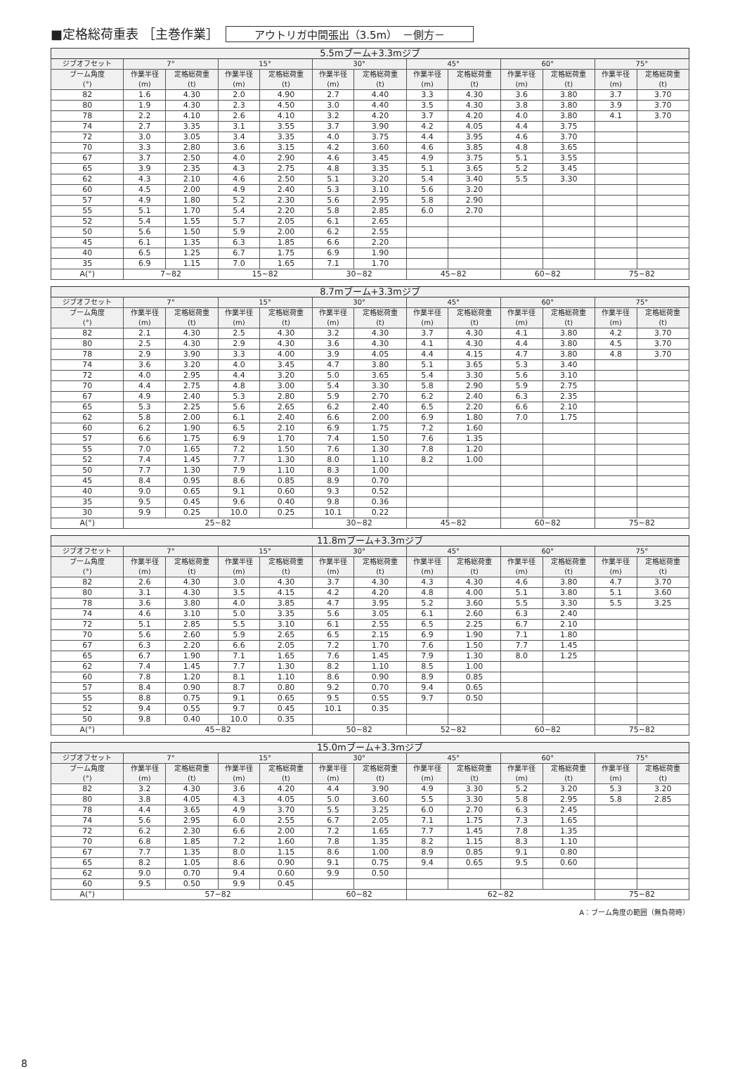■定格総荷重表 ［主巻作業］ アウトリガ中間張出（3.5m）　－側方－
| 5.5mブーム+3.3mジブ | | | | | | | | | | | | |
| --- | --- | --- | --- | --- | --- | --- | --- | --- | --- | --- | --- | --- |
| ジブオフセット | 7° | | 15° | | 30° | | 45° | | 60° | | 75° | |
| ブーム角度 (°) | 作業半径 (m) | 定格総荷重 (t) | 作業半径 (m) | 定格総荷重 (t) | 作業半径 (m) | 定格総荷重 (t) | 作業半径 (m) | 定格総荷重 (t) | 作業半径 (m) | 定格総荷重 (t) | 作業半径 (m) | 定格総荷重 (t) |
| 82 | 1.6 | 4.30 | 2.0 | 4.90 | 2.7 | 4.40 | 3.3 | 4.30 | 3.6 | 3.80 | 3.7 | 3.70 |
| 80 | 1.9 | 4.30 | 2.3 | 4.50 | 3.0 | 4.40 | 3.5 | 4.30 | 3.8 | 3.80 | 3.9 | 3.70 |
| 78 | 2.2 | 4.10 | 2.6 | 4.10 | 3.2 | 4.20 | 3.7 | 4.20 | 4.0 | 3.80 | 4.1 | 3.70 |
| 74 | 2.7 | 3.35 | 3.1 | 3.55 | 3.7 | 3.90 | 4.2 | 4.05 | 4.4 | 3.75 | | |
| 72 | 3.0 | 3.05 | 3.4 | 3.35 | 4.0 | 3.75 | 4.4 | 3.95 | 4.6 | 3.70 | | |
| 70 | 3.3 | 2.80 | 3.6 | 3.15 | 4.2 | 3.60 | 4.6 | 3.85 | 4.8 | 3.65 | | |
| 67 | 3.7 | 2.50 | 4.0 | 2.90 | 4.6 | 3.45 | 4.9 | 3.75 | 5.1 | 3.55 | | |
| 65 | 3.9 | 2.35 | 4.3 | 2.75 | 4.8 | 3.35 | 5.1 | 3.65 | 5.2 | 3.45 | | |
| 62 | 4.3 | 2.10 | 4.6 | 2.50 | 5.1 | 3.20 | 5.4 | 3.40 | 5.5 | 3.30 | | |
| 60 | 4.5 | 2.00 | 4.9 | 2.40 | 5.3 | 3.10 | 5.6 | 3.20 | | | | |
| 57 | 4.9 | 1.80 | 5.2 | 2.30 | 5.6 | 2.95 | 5.8 | 2.90 | | | | |
| 55 | 5.1 | 1.70 | 5.4 | 2.20 | 5.8 | 2.85 | 6.0 | 2.70 | | | | |
| 52 | 5.4 | 1.55 | 5.7 | 2.05 | 6.1 | 2.65 | | | | | | |
| 50 | 5.6 | 1.50 | 5.9 | 2.00 | 6.2 | 2.55 | | | | | | |
| 45 | 6.1 | 1.35 | 6.3 | 1.85 | 6.6 | 2.20 | | | | | | |
| 40 | 6.5 | 1.25 | 6.7 | 1.75 | 6.9 | 1.90 | | | | | | |
| 35 | 6.9 | 1.15 | 7.0 | 1.65 | 7.1 | 1.70 | | | | | | |
| A(°) | 7~82 | | 15~82 | | 30~82 | | 45~82 | | 60~82 | | 75~82 | |
| 8.7mブーム+3.3mジブ | | | | | | | | | | | | |
| --- | --- | --- | --- | --- | --- | --- | --- | --- | --- | --- | --- | --- |
| ジブオフセット | 7° | | 15° | | 30° | | 45° | | 60° | | 75° | |
| ブーム角度 (°) | 作業半径 (m) | 定格総荷重 (t) | 作業半径 (m) | 定格総荷重 (t) | 作業半径 (m) | 定格総荷重 (t) | 作業半径 (m) | 定格総荷重 (t) | 作業半径 (m) | 定格総荷重 (t) | 作業半径 (m) | 定格総荷重 (t) |
| 82 | 2.1 | 4.30 | 2.5 | 4.30 | 3.2 | 4.30 | 3.7 | 4.30 | 4.1 | 3.80 | 4.2 | 3.70 |
| 80 | 2.5 | 4.30 | 2.9 | 4.30 | 3.6 | 4.30 | 4.1 | 4.30 | 4.4 | 3.80 | 4.5 | 3.70 |
| 78 | 2.9 | 3.90 | 3.3 | 4.00 | 3.9 | 4.05 | 4.4 | 4.15 | 4.7 | 3.80 | 4.8 | 3.70 |
| 74 | 3.6 | 3.20 | 4.0 | 3.45 | 4.7 | 3.80 | 5.1 | 3.65 | 5.3 | 3.40 | | |
| 72 | 4.0 | 2.95 | 4.4 | 3.20 | 5.0 | 3.65 | 5.4 | 3.30 | 5.6 | 3.10 | | |
| 70 | 4.4 | 2.75 | 4.8 | 3.00 | 5.4 | 3.30 | 5.8 | 2.90 | 5.9 | 2.75 | | |
| 67 | 4.9 | 2.40 | 5.3 | 2.80 | 5.9 | 2.70 | 6.2 | 2.40 | 6.3 | 2.35 | | |
| 65 | 5.3 | 2.25 | 5.6 | 2.65 | 6.2 | 2.40 | 6.5 | 2.20 | 6.6 | 2.10 | | |
| 62 | 5.8 | 2.00 | 6.1 | 2.40 | 6.6 | 2.00 | 6.9 | 1.80 | 7.0 | 1.75 | | |
| 60 | 6.2 | 1.90 | 6.5 | 2.10 | 6.9 | 1.75 | 7.2 | 1.60 | | | | |
| 57 | 6.6 | 1.75 | 6.9 | 1.70 | 7.4 | 1.50 | 7.6 | 1.35 | | | | |
| 55 | 7.0 | 1.65 | 7.2 | 1.50 | 7.6 | 1.30 | 7.8 | 1.20 | | | | |
| 52 | 7.4 | 1.45 | 7.7 | 1.30 | 8.0 | 1.10 | 8.2 | 1.00 | | | | |
| 50 | 7.7 | 1.30 | 7.9 | 1.10 | 8.3 | 1.00 | | | | | | |
| 45 | 8.4 | 0.95 | 8.6 | 0.85 | 8.9 | 0.70 | | | | | | |
| 40 | 9.0 | 0.65 | 9.1 | 0.60 | 9.3 | 0.52 | | | | | | |
| 35 | 9.5 | 0.45 | 9.6 | 0.40 | 9.8 | 0.36 | | | | | | |
| 30 | 9.9 | 0.25 | 10.0 | 0.25 | 10.1 | 0.22 | | | | | | |
| A(°) | 25~82 | | | | 30~82 | | 45~82 | | 60~82 | | 75~82 | |
| 11.8mブーム+3.3mジブ | | | | | | | | | | | | |
| --- | --- | --- | --- | --- | --- | --- | --- | --- | --- | --- | --- | --- |
| ジブオフセット | 7° | | 15° | | 30° | | 45° | | 60° | | 75° | |
| ブーム角度 (°) | 作業半径 (m) | 定格総荷重 (t) | 作業半径 (m) | 定格総荷重 (t) | 作業半径 (m) | 定格総荷重 (t) | 作業半径 (m) | 定格総荷重 (t) | 作業半径 (m) | 定格総荷重 (t) | 作業半径 (m) | 定格総荷重 (t) |
| 82 | 2.6 | 4.30 | 3.0 | 4.30 | 3.7 | 4.30 | 4.3 | 4.30 | 4.6 | 3.80 | 4.7 | 3.70 |
| 80 | 3.1 | 4.30 | 3.5 | 4.15 | 4.2 | 4.20 | 4.8 | 4.00 | 5.1 | 3.80 | 5.1 | 3.60 |
| 78 | 3.6 | 3.80 | 4.0 | 3.85 | 4.7 | 3.95 | 5.2 | 3.60 | 5.5 | 3.30 | 5.5 | 3.25 |
| 74 | 4.6 | 3.10 | 5.0 | 3.35 | 5.6 | 3.05 | 6.1 | 2.60 | 6.3 | 2.40 | | |
| 72 | 5.1 | 2.85 | 5.5 | 3.10 | 6.1 | 2.55 | 6.5 | 2.25 | 6.7 | 2.10 | | |
| 70 | 5.6 | 2.60 | 5.9 | 2.65 | 6.5 | 2.15 | 6.9 | 1.90 | 7.1 | 1.80 | | |
| 67 | 6.3 | 2.20 | 6.6 | 2.05 | 7.2 | 1.70 | 7.6 | 1.50 | 7.7 | 1.45 | | |
| 65 | 6.7 | 1.90 | 7.1 | 1.65 | 7.6 | 1.45 | 7.9 | 1.30 | 8.0 | 1.25 | | |
| 62 | 7.4 | 1.45 | 7.7 | 1.30 | 8.2 | 1.10 | 8.5 | 1.00 | | | | |
| 60 | 7.8 | 1.20 | 8.1 | 1.10 | 8.6 | 0.90 | 8.9 | 0.85 | | | | |
| 57 | 8.4 | 0.90 | 8.7 | 0.80 | 9.2 | 0.70 | 9.4 | 0.65 | | | | |
| 55 | 8.8 | 0.75 | 9.1 | 0.65 | 9.5 | 0.55 | 9.7 | 0.50 | | | | |
| 52 | 9.4 | 0.55 | 9.7 | 0.45 | 10.1 | 0.35 | | | | | | |
| 50 | 9.8 | 0.40 | 10.0 | 0.35 | | | | | | | | |
| A(°) | 45~82 | | | | 50~82 | | 52~82 | | 60~82 | | 75~82 | |
| 15.0mブーム+3.3mジブ | | | | | | | | | | | | |
| --- | --- | --- | --- | --- | --- | --- | --- | --- | --- | --- | --- | --- |
| ジブオフセット | 7° | | 15° | | 30° | | 45° | | 60° | | 75° | |
| ブーム角度 (°) | 作業半径 (m) | 定格総荷重 (t) | 作業半径 (m) | 定格総荷重 (t) | 作業半径 (m) | 定格総荷重 (t) | 作業半径 (m) | 定格総荷重 (t) | 作業半径 (m) | 定格総荷重 (t) | 作業半径 (m) | 定格総荷重 (t) |
| 82 | 3.2 | 4.30 | 3.6 | 4.20 | 4.4 | 3.90 | 4.9 | 3.30 | 5.2 | 3.20 | 5.3 | 3.20 |
| 80 | 3.8 | 4.05 | 4.3 | 4.05 | 5.0 | 3.60 | 5.5 | 3.30 | 5.8 | 2.95 | 5.8 | 2.85 |
| 78 | 4.4 | 3.65 | 4.9 | 3.70 | 5.5 | 3.25 | 6.0 | 2.70 | 6.3 | 2.45 | | |
| 74 | 5.6 | 2.95 | 6.0 | 2.55 | 6.7 | 2.05 | 7.1 | 1.75 | 7.3 | 1.65 | | |
| 72 | 6.2 | 2.30 | 6.6 | 2.00 | 7.2 | 1.65 | 7.7 | 1.45 | 7.8 | 1.35 | | |
| 70 | 6.8 | 1.85 | 7.2 | 1.60 | 7.8 | 1.35 | 8.2 | 1.15 | 8.3 | 1.10 | | |
| 67 | 7.7 | 1.35 | 8.0 | 1.15 | 8.6 | 1.00 | 8.9 | 0.85 | 9.1 | 0.80 | | |
| 65 | 8.2 | 1.05 | 8.6 | 0.90 | 9.1 | 0.75 | 9.4 | 0.65 | 9.5 | 0.60 | | |
| 62 | 9.0 | 0.70 | 9.4 | 0.60 | 9.9 | 0.50 | | | | | | |
| 60 | 9.5 | 0.50 | 9.9 | 0.45 | | | | | | | | |
| A(°) | 57~82 | | | | 60~82 | | 62~82 | | | | 75~82 | |
A：ブーム角度の範囲（無負荷時）
8